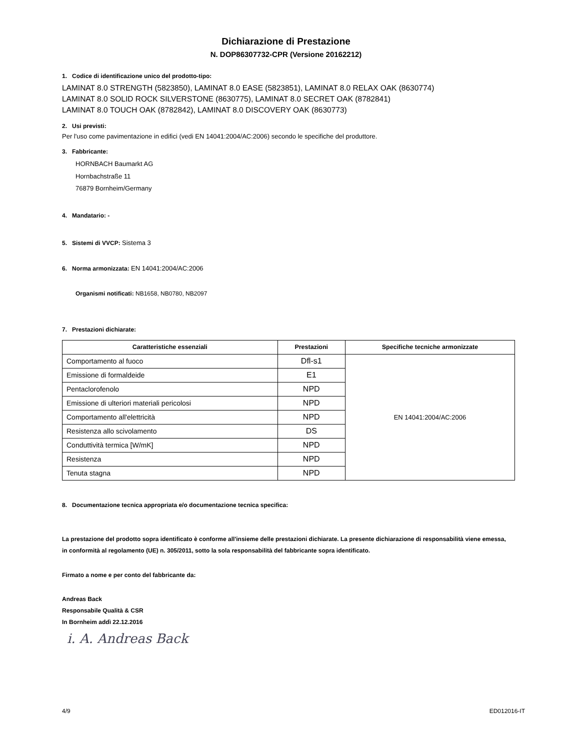Dichiarazione di Prestazione
N. DOP86307732-CPR (Versione 20162212)
1. Codice di identificazione unico del prodotto-tipo:
LAMINAT 8.0 STRENGTH (5823850), LAMINAT 8.0 EASE (5823851), LAMINAT 8.0 RELAX OAK (8630774)
LAMINAT 8.0 SOLID ROCK SILVERSTONE (8630775), LAMINAT 8.0 SECRET OAK (8782841)
LAMINAT 8.0 TOUCH OAK (8782842), LAMINAT 8.0 DISCOVERY OAK (8630773)
2. Usi previsti:
Per l'uso come pavimentazione in edifici (vedi EN 14041:2004/AC:2006) secondo le specifiche del produttore.
3. Fabbricante:
HORNBACH Baumarkt AG
Hornbachstraße 11
76879 Bornheim/Germany
4. Mandatario: -
5. Sistemi di VVCP: Sistema 3
6. Norma armonizzata: EN 14041:2004/AC:2006
Organismi notificati: NB1658, NB0780, NB2097
7. Prestazioni dichiarate:
| Caratteristiche essenziali | Prestazioni | Specifiche tecniche armonizzate |
| --- | --- | --- |
| Comportamento al fuoco | Dfl-s1 | EN 14041:2004/AC:2006 |
| Emissione di formaldeide | E1 | |
| Pentaclorofenolo | NPD | |
| Emissione di ulteriori materiali pericolosi | NPD | |
| Comportamento all'elettricità | NPD | |
| Resistenza allo scivolamento | DS | |
| Conduttività termica [W/mK] | NPD | |
| Resistenza | NPD | |
| Tenuta stagna | NPD | |
8. Documentazione tecnica appropriata e/o documentazione tecnica specifica:
La prestazione del prodotto sopra identificato è conforme all'insieme delle prestazioni dichiarate. La presente dichiarazione di responsabilità viene emessa, in conformità al regolamento (UE) n. 305/2011, sotto la sola responsabilità del fabbricante sopra identificato.
Firmato a nome e per conto del fabbricante da:
Andreas Back
Responsabile Qualità & CSR
In Bornheim addì 22.12.2016
i. A. Andreas Back
4/9 ED012016-IT